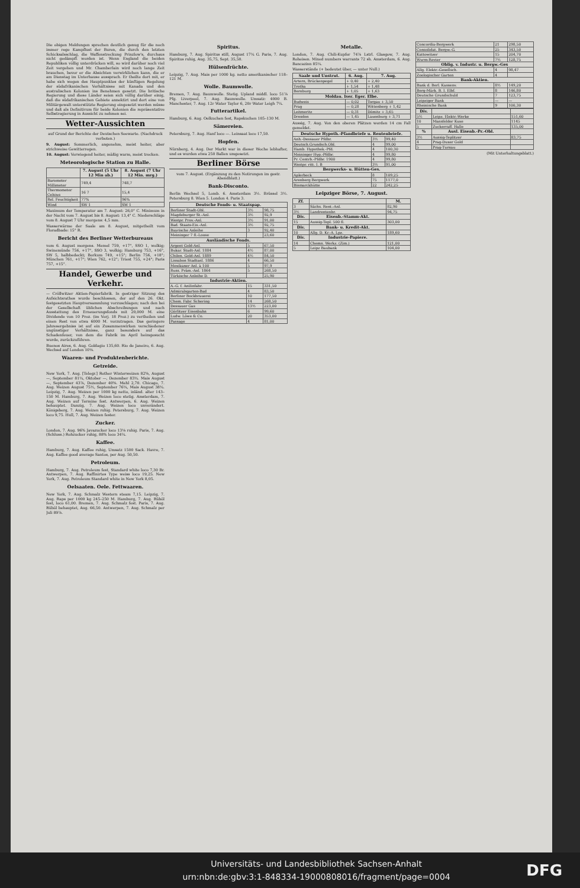Die obigen Meldungen sprechen deutlich genug für die noch immer rege Kampflust der Buren, die durch den letzten Schicksalsschlag, die Waffenstreckung Prinzlow's, durchaus nicht gedämpft worden ist. Wenn England die beiden Republiken völlig unterdrücken will, so wird darüber noch viel Zeit vergehen und Mr. Chamberlain wird noch lange Zeit brauchen, bevor er die Absichten verwirklichen kann, die er am Dienstag im Unterhause aussprach. Er theilte dort mit, er habe sich wegen des Hauptpunktes der künftigen Regelung der südafrikanischen Verhältnisse mit Kanada und den australischen Kolonien ins Benehmen gesetzt. Die britische Regierung und diese Länder seien sich völlig darüber einig, daß die südafrikanischen Gebiete annektirt und dort eine von Militärgewalt unterstützte Regierung eingesetzt werden müsse und daß als Definitivum für beide Kolonien die repräsentative Selbstregierung in Aussicht zu nehmen sei.
Wetter-Aussichten
auf Grund der Berichte der Deutschen Seewarte. (Nachdruck verboten.)
9. August: Sommerlich, angenehm, meist heiter, aber strichweise Gewitterregen.
10. August: Vorwiegend heiter, mäßig warm, meist trocken.
Meteorologische Station zu Halle.
| | 7. August (5 Uhr 12 Min ab.) | 8. August (7 Uhr 12 Min. mrg.) |
| --- | --- | --- |
| Barometer Millimeter | 749,4 | 748,7 |
| Thermometer Celsius | 16 7 | 15,4 |
| Rel. Feuchtigkeit | 77% | 96% |
| Wind | SW 1 | SW 1 |
Maximum der Temperatur am 7. August: 26,0° C. Minimum in der Nacht vom 7. August bis 8. August: 13,4° C. Niederschläge vom 8. August 7 Uhr morgens: 4,5 mm.
Wasserwärme der Saale am 8. August, mitgetheilt vom Floradbade: 15° R.
Bericht des Berliner Wetterbureaus
vom 6. August morgens. Memel 759, +17°, SSO 1, wolkig; Swinemünde 756, +17°, SSO 3, wolkig; Hamburg 753, +16°, SW 5, halbbedeckt; Borkum 749, +15°; Berlin 756, +18°; München 761, +17°; Wien 762, +12°; Triest 755, +24°; Paris 757, +15°.
Handel, Gewerbe und Verkehr.
— Cröllwitzer Aktien-Papierfabrik. In gestriger Sitzung des Aufsichtsrathes wurde beschlossen, der auf den 26. Okt. festgesetzten Hauptversammlung vorzuschlagen; nach den bei der Gesellschaft üblichen Abschreibungen und nach Ausstattung des Erneuerungsfonds mit 20,000 M. eine Dividende von 10 Proz. (im Vorj. 18 Proz.) zu vertheilen und einen Rest von etwa 6000 M. vorzutragen. Das geringere Jahresergebniss ist auf ein Zusammenwirken verschiedener ungünstiger Verhältnisse, ganz besonders auf das Schadenfeuer, von dem die Fabrik im April heimgesucht wurde, zurückzuführen.
Buenos Aires, 6. Aug. Goldagio 135,60. Rio de Janeiro, 6. Aug. Wechsel auf London 10⅛.
Waaren- und Produktenberichte.
Getreide.
New York, 7. Aug. [Telegr.] Rother Winterweizen 82⅝, August —, September 81¼, Oktober —, Dezember 83¼. Mais August —, September 43⅞, Dezember 40⅝. Mehl 2,70. Chicago, 7. Aug. Weizen August 75½, September 76¼, Mais August 38¼. Leipzig, 7. Aug. Weizen per 1000 kg netto, inländ. alter 143–150 M. Hamburg, 7. Aug. Weizen loco stetig. Amsterdam, 7. Aug. Weizen auf Termine fest. Antwerpen, 6. Aug. Weizen behauptet. Danzig, 7. Aug. Weizen loco unverändert. Königsberg, 7. Aug. Weizen ruhig. Petersburg, 7. Aug. Weizen loco 9,75. Hull, 7. Aug. Weizen fester.
Zucker.
London, 7. Aug. 96% Javazucker loco 13⅛ ruhig. Paris, 7. Aug. (Schluss.) Rohzucker ruhig, 88% loco 34¼.
Kaffee.
Hamburg, 7. Aug. Kaffee ruhig, Umsatz 1500 Sack. Havre, 7. Aug. Kaffee good average Santos, per Aug. 50,50.
Petroleum.
Hamburg, 7. Aug. Petroleum fest, Standard white loco 7,30 Br. Antwerpen, 7. Aug. Raffinirtes Type weiss loco 19,25. New York, 7. Aug. Petroleum Standard white in New York 8,05.
Oelsaaten. Oele. Fettwaaren.
New York, 7. Aug. Schmalz Western steam 7,15. Leipzig, 7. Aug. Raps per 1000 kg 245–250 M. Hamburg, 7. Aug. Rüböl fest, loco 61,00. Bremen, 7. Aug. Schmalz fest. Paris, 7. Aug. Rüböl behauptet, Aug. 66,50. Antwerpen, 7. Aug. Schmalz per Juli 89⅞.
Spiritus.
Hamburg, 7. Aug. Spiritus still, August 17¼ G. Paris, 7. Aug. Spiritus ruhig, Aug. 35,75, Sept. 35,50.
Hülsenfrüchte.
Leipzig, 7. Aug. Mais per 1000 kg. netto amerikanischer 118–121 M.
Wolle. Baumwolle.
Bremen, 7. Aug. Baumwolle. Stetig. Upland middl. loco 51⅞ Pfg. Liverpool, 7. Aug. Baumwolle. Umsatz: 4000 B. Manchester, 7. Aug. 12r Water Taylor 6, 20r Water Leigh 7¼.
Futterartikel.
Hamburg, 6. Aug. Oelkuchen fest, Rapskuchen 105–130 M.
Sämereien.
Petersburg, 7. Aug. Hanf loco —. Leinsaat loco 17,50.
Hopfen.
Nürnberg, 4. Aug. Der Markt war in dieser Woche lebhafter, und es wurden etwa 250 Ballen umgesetzt.
Berliner Börse
vom 7. August. (Ergänzung zu den Notirungen im gestr. Abendblatt.)
Bank-Disconto.
Berlin Wechsel 5, Lomb. 6. Amsterdam 3½. Brüssel 3½. Petersburg 8. Wien 5. London 4. Paris 3.
| Deutsche Fonds- u. Staatspap. | | |
| --- | --- | --- |
| Berliner Stadt-Obl. | 3½ | 98,75 |
| Magdeburger St.-Anl. | 3½ | 92,9 |
| Westpr. Prov.-Anl. | 3½ | 91,00 |
| Bad. Staats-Eis.-Anl. | 3½ | 92,75 |
| Bayrische Anleihe | 3 | 92,40 |
| Meininger 7 fl.-Loose | | 23,60 |
| Ausländische Fonds. | | |
| Argent Gold-Anl. | 5 | 67,50 |
| Bukar. Stadt-Anl. 1884 | 4½ | 87,00 |
| Chilen. Gold-Anl. 1889 | 4½ | 84,50 |
| Lissabon Stadtanl. 1886 | 4 | 66,50 |
| Mexikaner Anl. à 100 | 5 | 97,9 |
| Russ. Präm.-Anl. 1864 | 5 | 268,50 |
| Türkische Anleihe D. | | 25,90 |
| Industrie-Aktien. | | |
| A.-G. f. Anilinfabr. | 15 | 331,50 |
| Admiralsgarten-Bad | 4 | 83,50 |
| Berliner Bockbrauerei | 10 | 177,50 |
| Chem. Fabr. Schering | 14 | 268,50 |
| Dessauer Gas | 13½ | 223,00 |
| Görlitzer Eisenbahn | 6 | 99,60 |
| Ludw. Löwe & Co. | 20 | 353,00 |
| Passage | 4 | 81,00 |
Metalle.
London, 7. Aug. Chili-Kupfer 74⅞ Lstrl. Glasgow, 7. Aug. Roheisen. Mixed numbers warrants 72 sh. Amsterdam, 6. Aug. Bancazinn 85¼.
Wasserstände (+ bedeutet über, — unter Null.)
| Saale und Unstrut. | 6. Aug. | 7. Aug. |
| --- | --- | --- |
| Artern, Brückenpegel | + 0,40 | + 2,40 |
| Trotha | + 1,54 | + 1,48 |
| Bernburg | + 1,05 | + 1,63 |
| Moldau. Iser. Eger. Elbe. | | |
| Budweis | — 0,02 | Torgau + 3,50 |
| Prag | — 0,28 | Wittenberg + 1,42 |
| Leitmeritz | — 0,31 | Dömitz + 3,65 |
| Dresden | — 1,45 | Lauenburg + 3,71 |
Aussig, 7. Aug. Von den oberen Plätzen werden 14 cm Fall gemeldet.
| Deutsche Hypoth.-Pfandbriefe u. Rentenbriefe. | | |
| --- | --- | --- |
| Anh.-Dessauer Pfdbr. | 3½ | 99,40 |
| Deutsch.Grundsch.Obl. | 4 | 99,00 |
| Hamb. Hypothek.-Pfd. | 4 | 100,30 |
| Meininger Hyp.-Pfdbr. | 4 | 99,80 |
| Pr. Centrb.-Pfdbr. 1900 | 4 | 99,80 |
| Westpr. ritt. I. B | 3½ | 91,00 |
| Bergwerks- u. Hütten-Ges. | | |
| Aplerbeck | 8 | 109,25 |
| Arenberg Bergwerk | 75 | 1177,0 |
| Bismarckhütte | 22 | 242,25 |
Leipziger Börse, 7. August.
| Zf. | | M. |
| --- | --- | --- |
| 3 | Sächs. Rent.-Anl. | 82,90 |
| 3½ | Landrentenbr. | 94,75 |
| Div. | Eisenb.-Stamm-Akt. | |
| 15 | Aussig-Tepl. 500 fl. | 303,00 |
| Div. | Bank- u. Kredit-Akt. | |
| 10 | Allg. D. Kr.-A. Lpz. | 189,60 |
| Div. | Industrie-Papiere. | |
| 14 | Chemn. Werkz. (Zim.) | 121,00 |
| 5 | Leipz Baubank | 104,00 |
| Concordia-Bergwerk | 21 | 298,50 |
| Consolidat. Bergw.-G. | 25 | 343,50 |
| Kattowitzer | 15 | 204,70 |
| Wurm-Revier | 7½ | 128,75 |
| Oblig. v. Industr. u. Bergw.-Ges | | |
| Allg. Elektr.-Gesellsch. | 4 | 98,47 |
| Zoologischer Garten | 4 | |
| Bank-Aktien. | | |
| Bank d. Berl. Kassenv. | 8½ | 149,20 |
| Berg-Märk. B. I. Elbf. | 8 | 146,80 |
| Deutsche Grundschuld | 7 | 123,75 |
| Leipziger Bank | — | — |
| Rheinische Bank | 9 | 100,30 |
| Div. | | |
| --- | --- | --- |
| 5½ | Leipz. Elektr.-Werke | 151,60 |
| 10 | Mansfelder Kuxe | 1145 |
| 5 | Zuckerraff. Halle | 135,00 |
| % | Ausl. Eisenb.-Pr.-Obl. | |
| 3½ | Aussig-Teplitzer | 83,75 |
| 4 | Prag-Duxer Gold | |
| 5 | Prag-Turnau | |
(Mit Unterhaltungsblatt.)
Universitäts- und Landesbibliothek Sachsen-Anhalt
urn:nbn:de:gbv:3:1-848334-19000808016/fragment/page=0004
DFG